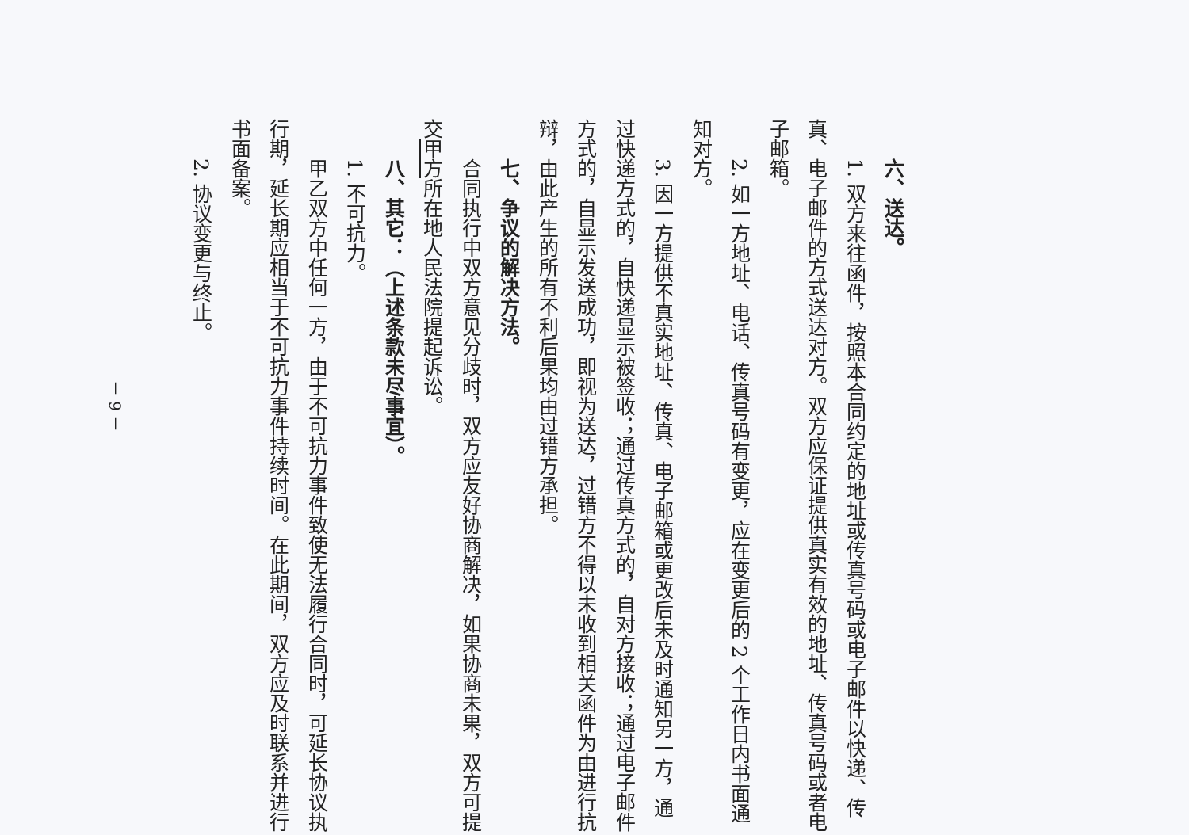六、送达。
1. 双方来往函件，按照本合同约定的地址或传真号码或电子邮件以快递、传真、电子邮件的方式送达对方。双方应保证提供真实有效的地址、传真号码或者电子邮箱。
2. 如一方地址、电话、传真号码有变更，应在变更后的 2 个工作日内书面通知对方。
3. 因一方提供不真实地址、传真、电子邮箱或更改后未及时通知另一方，通过快递方式的，自快递显示被签收；通过传真方式的，自对方接收；通过电子邮件方式的，自显示发送成功，即视为送达，过错方不得以未收到相关函件为由进行抗辩，由此产生的所有不利后果均由过错方承担。
七、争议的解决方法。
合同执行中双方意见分歧时，双方应友好协商解决，如果协商未果，双方可提交甲方所在地人民法院提起诉讼。
八、其它：（上述条款未尽事宜）。
1. 不可抗力。
甲乙双方中任何一方，由于不可抗力事件致使无法履行合同时，可延长协议执行期，延长期应相当于不可抗力事件持续时间。在此期间，双方应及时联系并进行书面备案。
2. 协议变更与终止。
－ 9 －